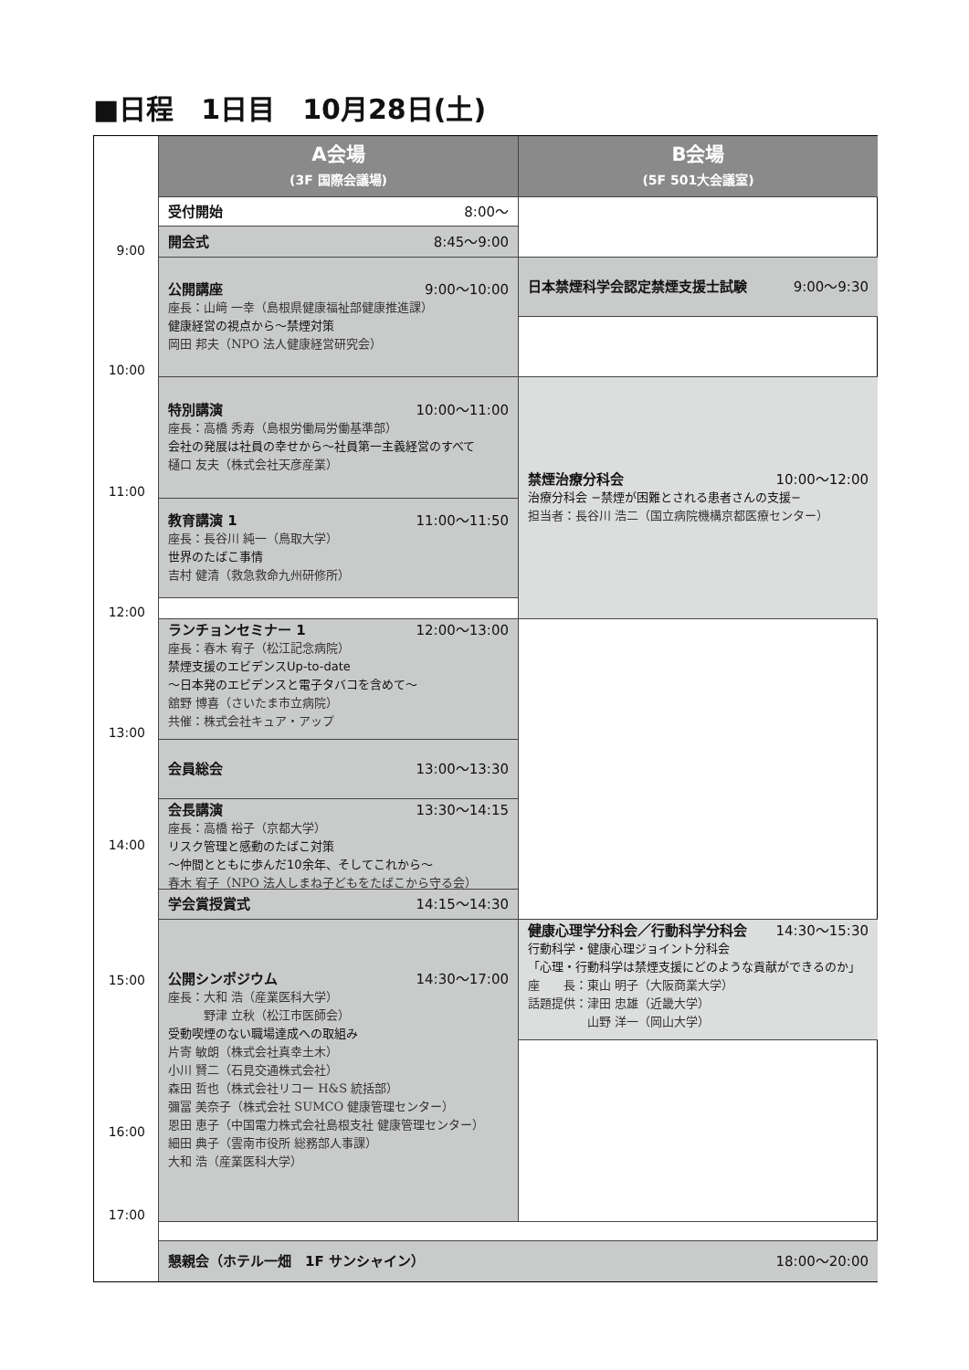■日程　1日目　10月28日(土)
A会場
(3F 国際会議場)
B会場
(5F 501大会議室)
受付開始 8:00〜
開会式 8:45〜9:00
9:00
公開講座 9:00〜10:00
座長：山﨑 一幸（島根県健康福祉部健康推進課）
健康経営の視点から〜禁煙対策
岡田 邦夫（NPO 法人健康経営研究会）
日本禁煙科学会認定禁煙支援士試験 9:00〜9:30
10:00
特別講演 10:00〜11:00
座長：高橋 秀寿（島根労働局労働基準部）
会社の発展は社員の幸せから〜社員第一主義経営のすべて
樋口 友夫（株式会社天彦産業）
禁煙治療分科会 10:00〜12:00
治療分科会 −禁煙が困難とされる患者さんの支援−
担当者：長谷川 浩二（国立病院機構京都医療センター）
11:00
教育講演 1 11:00〜11:50
座長：長谷川 純一（鳥取大学）
世界のたばこ事情
吉村 健清（救急救命九州研修所）
12:00
ランチョンセミナー 1 12:00〜13:00
座長：春木 宥子（松江記念病院）
禁煙支援のエビデンスUp-to-date
〜日本発のエビデンスと電子タバコを含めて〜
舘野 博喜（さいたま市立病院）
共催：株式会社キュア・アップ
13:00
会員総会 13:00〜13:30
会長講演 13:30〜14:15
座長：高橋 裕子（京都大学）
リスク管理と感動のたばこ対策
〜仲間とともに歩んだ10余年、そしてこれから〜
春木 宥子（NPO 法人しまね子どもをたばこから守る会）
14:00
学会賞授賞式 14:15〜14:30
公開シンポジウム 14:30〜17:00
座長：大和 浩（産業医科大学）
　　　野津 立秋（松江市医師会）
受動喫煙のない職場達成への取組み
片寄 敏朗（株式会社真幸土木）
小川 賢二（石見交通株式会社）
森田 哲也（株式会社リコー H&S 統括部）
彌冨 美奈子（株式会社 SUMCO 健康管理センター）
恩田 恵子（中国電力株式会社島根支社 健康管理センター）
細田 典子（雲南市役所 総務部人事課）
大和 浩（産業医科大学）
健康心理学分科会／行動科学分科会 14:30〜15:30
行動科学・健康心理ジョイント分科会
「心理・行動科学は禁煙支援にどのような貢献ができるのか」
座　　長：東山 明子（大阪商業大学）
話題提供：津田 忠雄（近畿大学）
　　　　　山野 洋一（岡山大学）
15:00
16:00
17:00
懇親会（ホテル一畑　1F サンシャイン） 18:00〜20:00